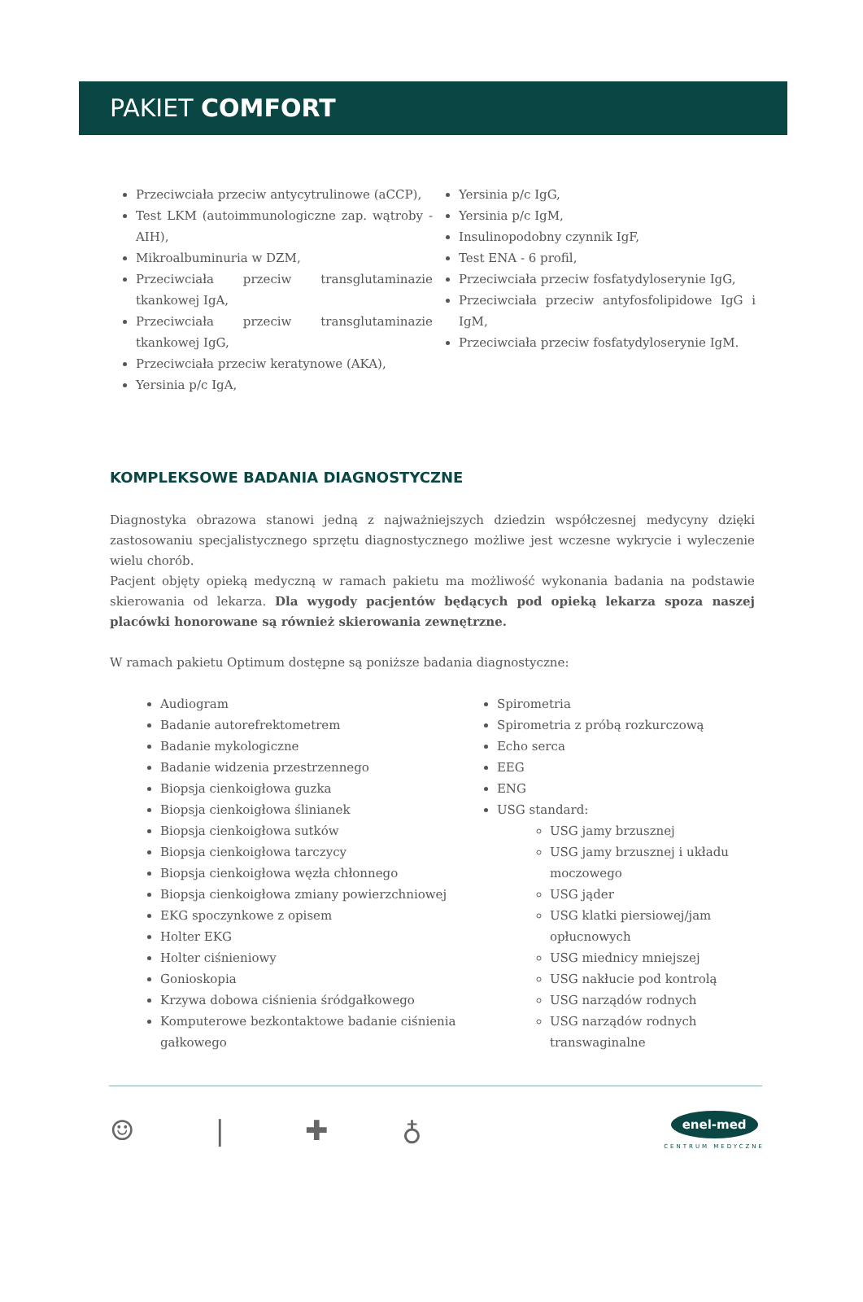PAKIET COMFORT
Przeciwciała przeciw antycytrulinowe (aCCP),
Test LKM (autoimmunologiczne zap. wątroby - AIH),
Mikroalbuminuria w DZM,
Przeciwciała przeciw transglutaminazie tkankowej IgA,
Przeciwciała przeciw transglutaminazie tkankowej IgG,
Przeciwciała przeciw keratynowe (AKA),
Yersinia p/c IgA,
Yersinia p/c IgG,
Yersinia p/c IgM,
Insulinopodobny czynnik IgF,
Test ENA - 6 profil,
Przeciwciała przeciw fosfatydyloserynie IgG,
Przeciwciała przeciw antyfosfolipidowe IgG i IgM,
Przeciwciała przeciw fosfatydyloserynie IgM.
KOMPLEKSOWE BADANIA DIAGNOSTYCZNE
Diagnostyka obrazowa stanowi jedną z najważniejszych dziedzin współczesnej medycyny dzięki zastosowaniu specjalistycznego sprzętu diagnostycznego możliwe jest wczesne wykrycie i wyleczenie wielu chorób.
Pacjent objęty opieką medyczną w ramach pakietu ma możliwość wykonania badania na podstawie skierowania od lekarza. Dla wygody pacjentów będących pod opieką lekarza spoza naszej placówki honorowane są również skierowania zewnętrzne.
W ramach pakietu Optimum dostępne są poniższe badania diagnostyczne:
Audiogram
Badanie autorefrektometrem
Badanie mykologiczne
Badanie widzenia przestrzennego
Biopsja cienkoigłowa guzka
Biopsja cienkoigłowa ślinianek
Biopsja cienkoigłowa sutków
Biopsja cienkoigłowa tarczycy
Biopsja cienkoigłowa węzła chłonnego
Biopsja cienkoigłowa zmiany powierzchniowej
EKG spoczynkowe z opisem
Holter EKG
Holter ciśnieniowy
Gonioskopia
Krzywa dobowa ciśnienia śródgałkowego
Komputerowe bezkontaktowe badanie ciśnienia gałkowego
Spirometria
Spirometria z próbą rozkurczową
Echo serca
EEG
ENG
USG standard:
USG jamy brzusznej
USG jamy brzusznej i układu moczowego
USG jąder
USG klatki piersiowej/jam opłucnowych
USG miednicy mniejszej
USG nakłucie pod kontrolą
USG narządów rodnych
USG narządów rodnych transwaginalne
☺ ❘ ✚ ♁
enel-med
CENTRUM MEDYCZNE